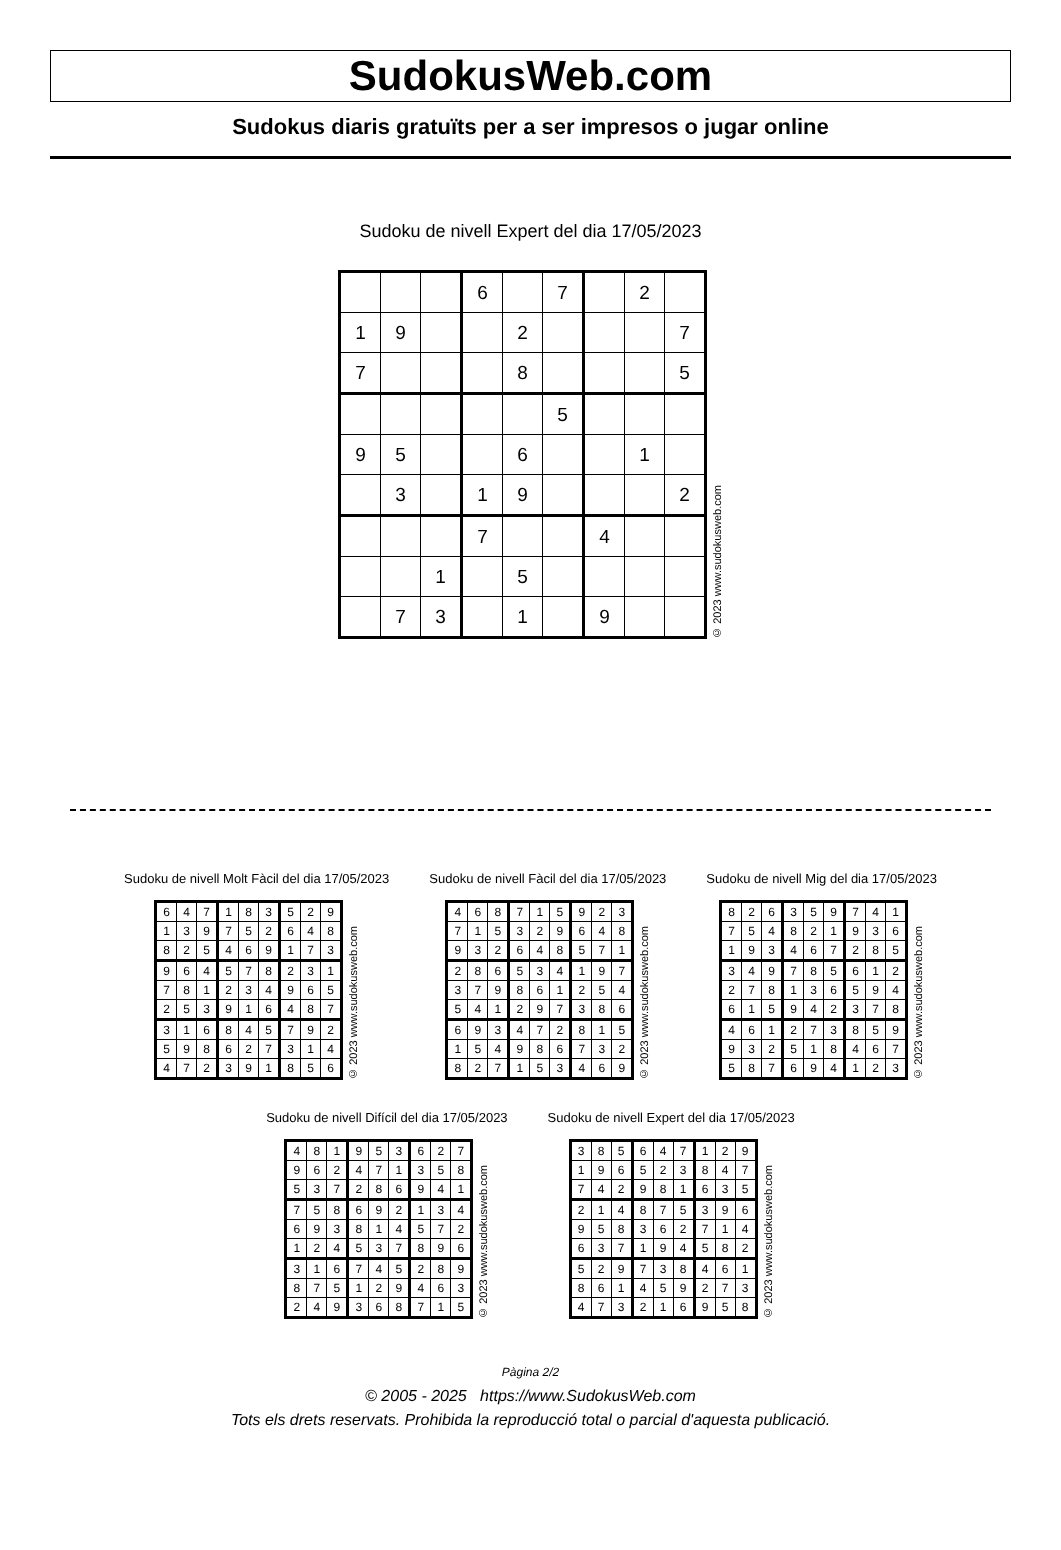SudokusWeb.com
Sudokus diaris gratuïts per a ser impresos o jugar online
Sudoku de nivell Expert del dia 17/05/2023
| | | | 6 | | 7 | | 2 | |
| 1 | 9 | | | 2 | | | | 7 |
| 7 | | | | 8 | | | | 5 |
| | | | | | 5 | | | |
| 9 | 5 | | | 6 | | | 1 | |
| | 3 | | 1 | 9 | | | | 2 |
| | | | 7 | | | 4 | | |
| | | 1 | | 5 | | | | |
| | 7 | 3 | | 1 | | 9 | | |
© 2023 www.sudokusweb.com
Sudoku de nivell Molt Fàcil del dia 17/05/2023
| 6 | 4 | 7 | 1 | 8 | 3 | 5 | 2 | 9 |
| 1 | 3 | 9 | 7 | 5 | 2 | 6 | 4 | 8 |
| 8 | 2 | 5 | 4 | 6 | 9 | 1 | 7 | 3 |
| 9 | 6 | 4 | 5 | 7 | 8 | 2 | 3 | 1 |
| 7 | 8 | 1 | 2 | 3 | 4 | 9 | 6 | 5 |
| 2 | 5 | 3 | 9 | 1 | 6 | 4 | 8 | 7 |
| 3 | 1 | 6 | 8 | 4 | 5 | 7 | 9 | 2 |
| 5 | 9 | 8 | 6 | 2 | 7 | 3 | 1 | 4 |
| 4 | 7 | 2 | 3 | 9 | 1 | 8 | 5 | 6 |
© 2023 www.sudokusweb.com
Sudoku de nivell Fàcil del dia 17/05/2023
| 4 | 6 | 8 | 7 | 1 | 5 | 9 | 2 | 3 |
| 7 | 1 | 5 | 3 | 2 | 9 | 6 | 4 | 8 |
| 9 | 3 | 2 | 6 | 4 | 8 | 5 | 7 | 1 |
| 2 | 8 | 6 | 5 | 3 | 4 | 1 | 9 | 7 |
| 3 | 7 | 9 | 8 | 6 | 1 | 2 | 5 | 4 |
| 5 | 4 | 1 | 2 | 9 | 7 | 3 | 8 | 6 |
| 6 | 9 | 3 | 4 | 7 | 2 | 8 | 1 | 5 |
| 1 | 5 | 4 | 9 | 8 | 6 | 7 | 3 | 2 |
| 8 | 2 | 7 | 1 | 5 | 3 | 4 | 6 | 9 |
© 2023 www.sudokusweb.com
Sudoku de nivell Mig del dia 17/05/2023
| 8 | 2 | 6 | 3 | 5 | 9 | 7 | 4 | 1 |
| 7 | 5 | 4 | 8 | 2 | 1 | 9 | 3 | 6 |
| 1 | 9 | 3 | 4 | 6 | 7 | 2 | 8 | 5 |
| 3 | 4 | 9 | 7 | 8 | 5 | 6 | 1 | 2 |
| 2 | 7 | 8 | 1 | 3 | 6 | 5 | 9 | 4 |
| 6 | 1 | 5 | 9 | 4 | 2 | 3 | 7 | 8 |
| 4 | 6 | 1 | 2 | 7 | 3 | 8 | 5 | 9 |
| 9 | 3 | 2 | 5 | 1 | 8 | 4 | 6 | 7 |
| 5 | 8 | 7 | 6 | 9 | 4 | 1 | 2 | 3 |
© 2023 www.sudokusweb.com
Sudoku de nivell Difícil del dia 17/05/2023
| 4 | 8 | 1 | 9 | 5 | 3 | 6 | 2 | 7 |
| 9 | 6 | 2 | 4 | 7 | 1 | 3 | 5 | 8 |
| 5 | 3 | 7 | 2 | 8 | 6 | 9 | 4 | 1 |
| 7 | 5 | 8 | 6 | 9 | 2 | 1 | 3 | 4 |
| 6 | 9 | 3 | 8 | 1 | 4 | 5 | 7 | 2 |
| 1 | 2 | 4 | 5 | 3 | 7 | 8 | 9 | 6 |
| 3 | 1 | 6 | 7 | 4 | 5 | 2 | 8 | 9 |
| 8 | 7 | 5 | 1 | 2 | 9 | 4 | 6 | 3 |
| 2 | 4 | 9 | 3 | 6 | 8 | 7 | 1 | 5 |
© 2023 www.sudokusweb.com
Sudoku de nivell Expert del dia 17/05/2023
| 3 | 8 | 5 | 6 | 4 | 7 | 1 | 2 | 9 |
| 1 | 9 | 6 | 5 | 2 | 3 | 8 | 4 | 7 |
| 7 | 4 | 2 | 9 | 8 | 1 | 6 | 3 | 5 |
| 2 | 1 | 4 | 8 | 7 | 5 | 3 | 9 | 6 |
| 9 | 5 | 8 | 3 | 6 | 2 | 7 | 1 | 4 |
| 6 | 3 | 7 | 1 | 9 | 4 | 5 | 8 | 2 |
| 5 | 2 | 9 | 7 | 3 | 8 | 4 | 6 | 1 |
| 8 | 6 | 1 | 4 | 5 | 9 | 2 | 7 | 3 |
| 4 | 7 | 3 | 2 | 1 | 6 | 9 | 5 | 8 |
© 2023 www.sudokusweb.com
Pàgina 2/2
© 2005 - 2025 https://www.SudokusWeb.com
Tots els drets reservats. Prohibida la reproducció total o parcial d'aquesta publicació.